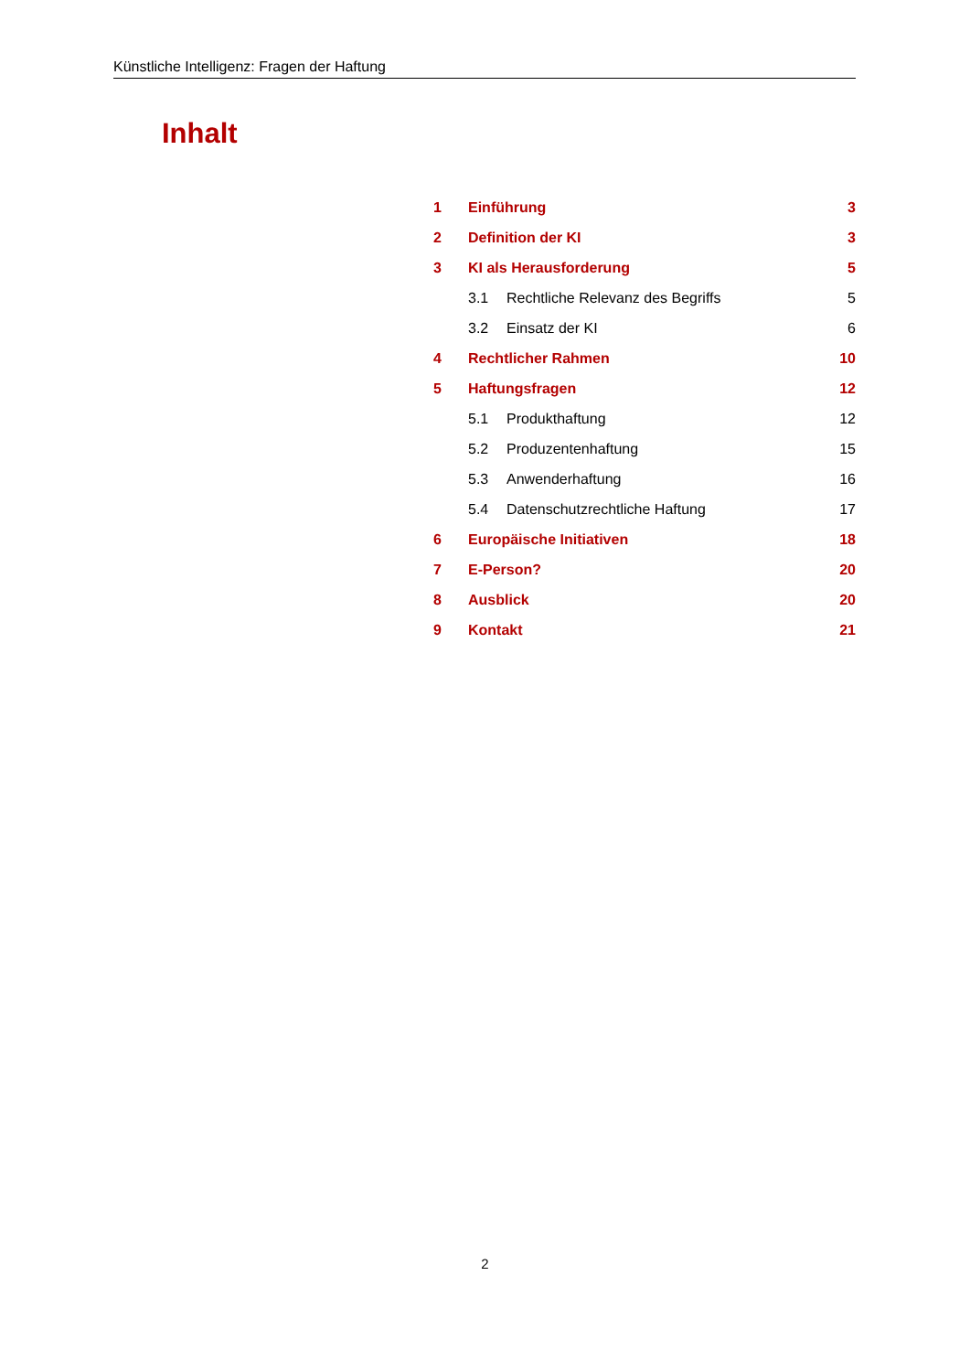Künstliche Intelligenz: Fragen der Haftung
Inhalt
| 1 | Einführung | | 3 |
| 2 | Definition der KI | | 3 |
| 3 | KI als Herausforderung | | 5 |
| | 3.1 | Rechtliche Relevanz des Begriffs | 5 |
| | 3.2 | Einsatz der KI | 6 |
| 4 | Rechtlicher Rahmen | | 10 |
| 5 | Haftungsfragen | | 12 |
| | 5.1 | Produkthaftung | 12 |
| | 5.2 | Produzentenhaftung | 15 |
| | 5.3 | Anwenderhaftung | 16 |
| | 5.4 | Datenschutzrechtliche Haftung | 17 |
| 6 | Europäische Initiativen | | 18 |
| 7 | E-Person? | | 20 |
| 8 | Ausblick | | 20 |
| 9 | Kontakt | | 21 |
2